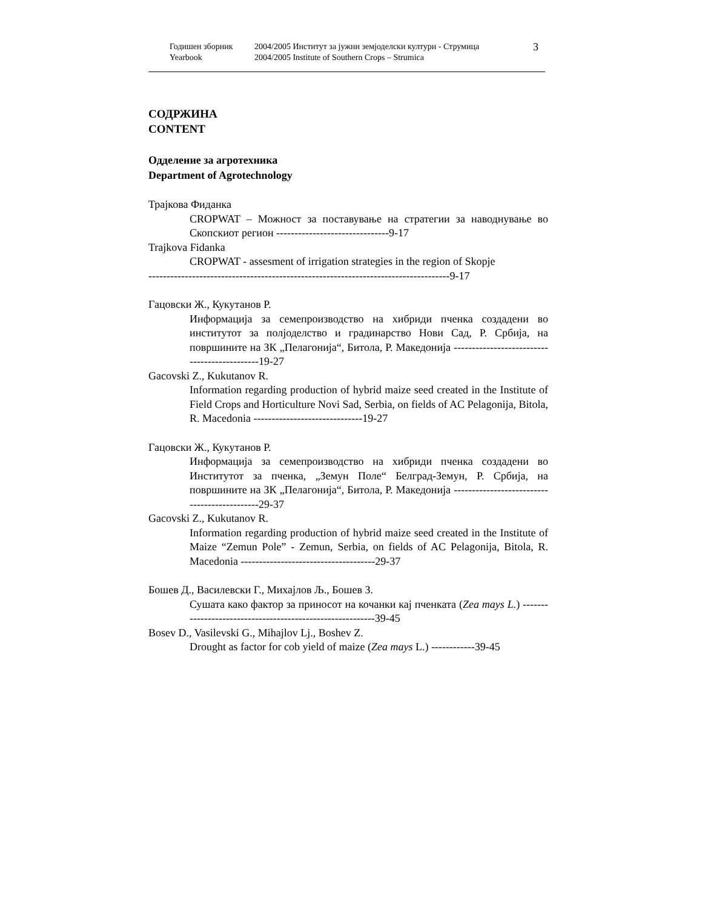Годишен зборник
Yearbook
2004/2005 Институт за јужни земјоделски култури - Струмица
2004/2005 Institute of Southern Crops – Strumica
3
СОДРЖИНА
CONTENT
Одделение за агротехника
Department of Agrotechnology
Трајкова Фиданка
CROPWAT – Можност за поставување на стратегии за наводнување во Скопскиот регион -------------------------------9-17
Trajkova Fidanka
CROPWAT - assesment of irrigation strategies in the region of Skopje
-----------------------------------------------------------------------------------9-17
Гацовски Ж., Кукутанов Р.
Информација за семепроизводство на хибриди пченка создадени во институтот за полјоделство и градинарство Нови Сад, Р. Србија, на површините на ЗК „Пелагонија“, Битола, Р. Македонија ---------------------------------------------19-27
Gacovski Z., Kukutanov R.
Information regarding production of hybrid maize seed created in the Institute of Field Crops and Horticulture Novi Sad, Serbia, on fields of AC Pelagonija, Bitola, R. Macedonia ------------------------------19-27
Гацовски Ж., Кукутанов Р.
Информација за семепроизводство на хибриди пченка создадени во Институтот за пченка, „Земун Поле“ Белград-Земун, Р. Србија, на површините на ЗК „Пелагонија“, Битола, Р. Македонија ---------------------------------------------29-37
Gacovski Z., Kukutanov R.
Information regarding production of hybrid maize seed created in the Institute of Maize “Zemun Pole” - Zemun, Serbia, on fields of AC Pelagonija, Bitola, R. Macedonia -------------------------------------29-37
Бошев Д., Василевски Г., Михајлов Љ., Бошев З.
Сушата како фактор за приносот на кочанки кај пченката (Zea mays L.) ----------------------------------------------------------39-45
Bosev D., Vasilevski G., Mihajlov Lj., Boshev Z.
Drought as factor for cob yield of maize (Zea mays L.) ------------39-45